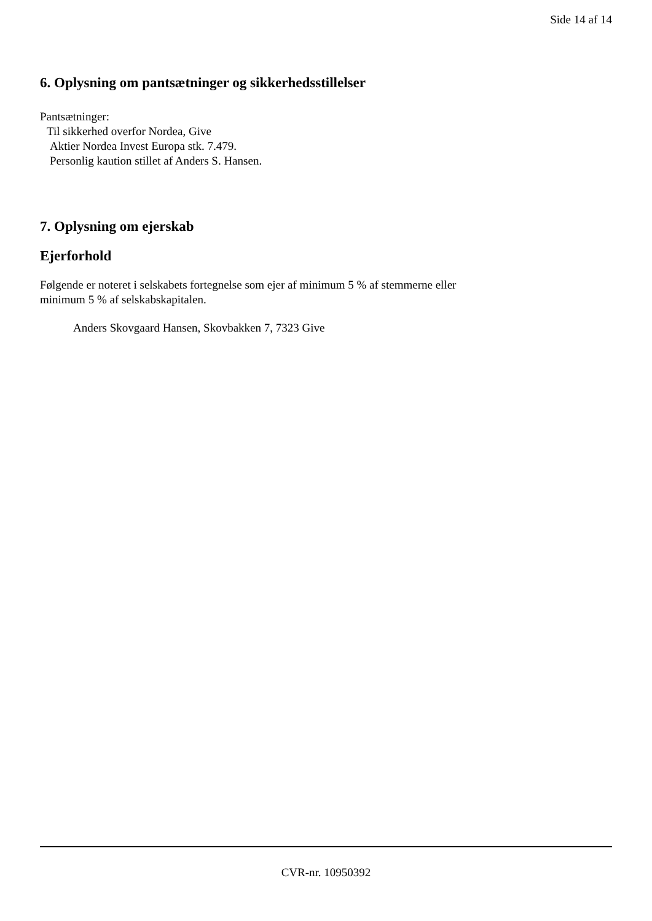Side 14 af 14
6. Oplysning om pantsætninger og sikkerhedsstillelser
Pantsætninger:
Til sikkerhed overfor Nordea, Give
Aktier Nordea Invest Europa stk. 7.479.
Personlig kaution stillet af Anders S. Hansen.
7. Oplysning om ejerskab
Ejerforhold
Følgende er noteret i selskabets fortegnelse som ejer af minimum 5 % af stemmerne eller
minimum 5 % af selskabskapitalen.
Anders Skovgaard Hansen, Skovbakken 7, 7323 Give
CVR-nr. 10950392